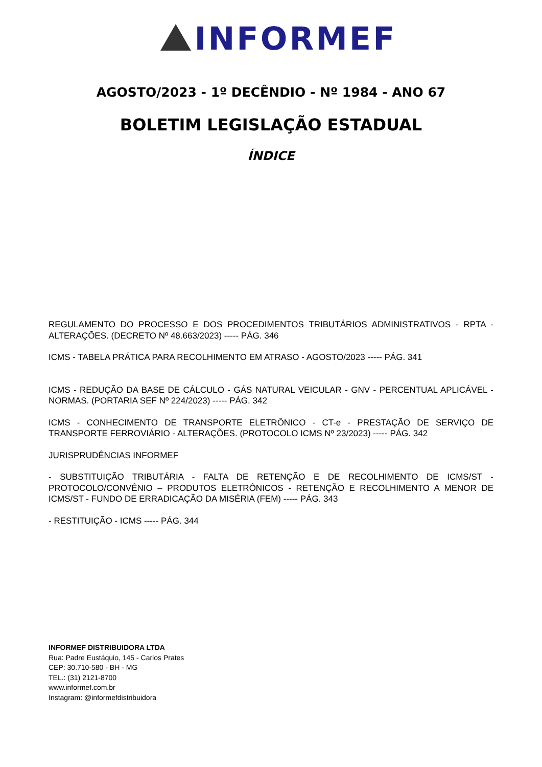INFORMEF
AGOSTO/2023 - 1º DECÊNDIO - Nº 1984 - ANO 67
BOLETIM LEGISLAÇÃO ESTADUAL
ÍNDICE
REGULAMENTO DO PROCESSO E DOS PROCEDIMENTOS TRIBUTÁRIOS ADMINISTRATIVOS - RPTA - ALTERAÇÕES. (DECRETO Nº 48.663/2023) ----- PÁG. 346
ICMS - TABELA PRÁTICA PARA RECOLHIMENTO EM ATRASO - AGOSTO/2023 ----- PÁG. 341
ICMS - REDUÇÃO DA BASE DE CÁLCULO - GÁS NATURAL VEICULAR - GNV - PERCENTUAL APLICÁVEL - NORMAS. (PORTARIA SEF Nº 224/2023) ----- PÁG. 342
ICMS - CONHECIMENTO DE TRANSPORTE ELETRÔNICO - CT-e - PRESTAÇÃO DE SERVIÇO DE TRANSPORTE FERROVIÁRIO - ALTERAÇÕES. (PROTOCOLO ICMS Nº 23/2023) ----- PÁG. 342
JURISPRUDÊNCIAS INFORMEF
- SUBSTITUIÇÃO TRIBUTÁRIA - FALTA DE RETENÇÃO E DE RECOLHIMENTO DE ICMS/ST - PROTOCOLO/CONVÊNIO – PRODUTOS ELETRÔNICOS - RETENÇÃO E RECOLHIMENTO A MENOR DE ICMS/ST - FUNDO DE ERRADICAÇÃO DA MISÉRIA (FEM) ----- PÁG. 343
- RESTITUIÇÃO - ICMS ----- PÁG. 344
INFORMEF DISTRIBUIDORA LTDA
Rua: Padre Eustáquio, 145 - Carlos Prates
CEP: 30.710-580 - BH - MG
TEL.: (31) 2121-8700
www.informef.com.br
Instagram: @informefdistribuidora